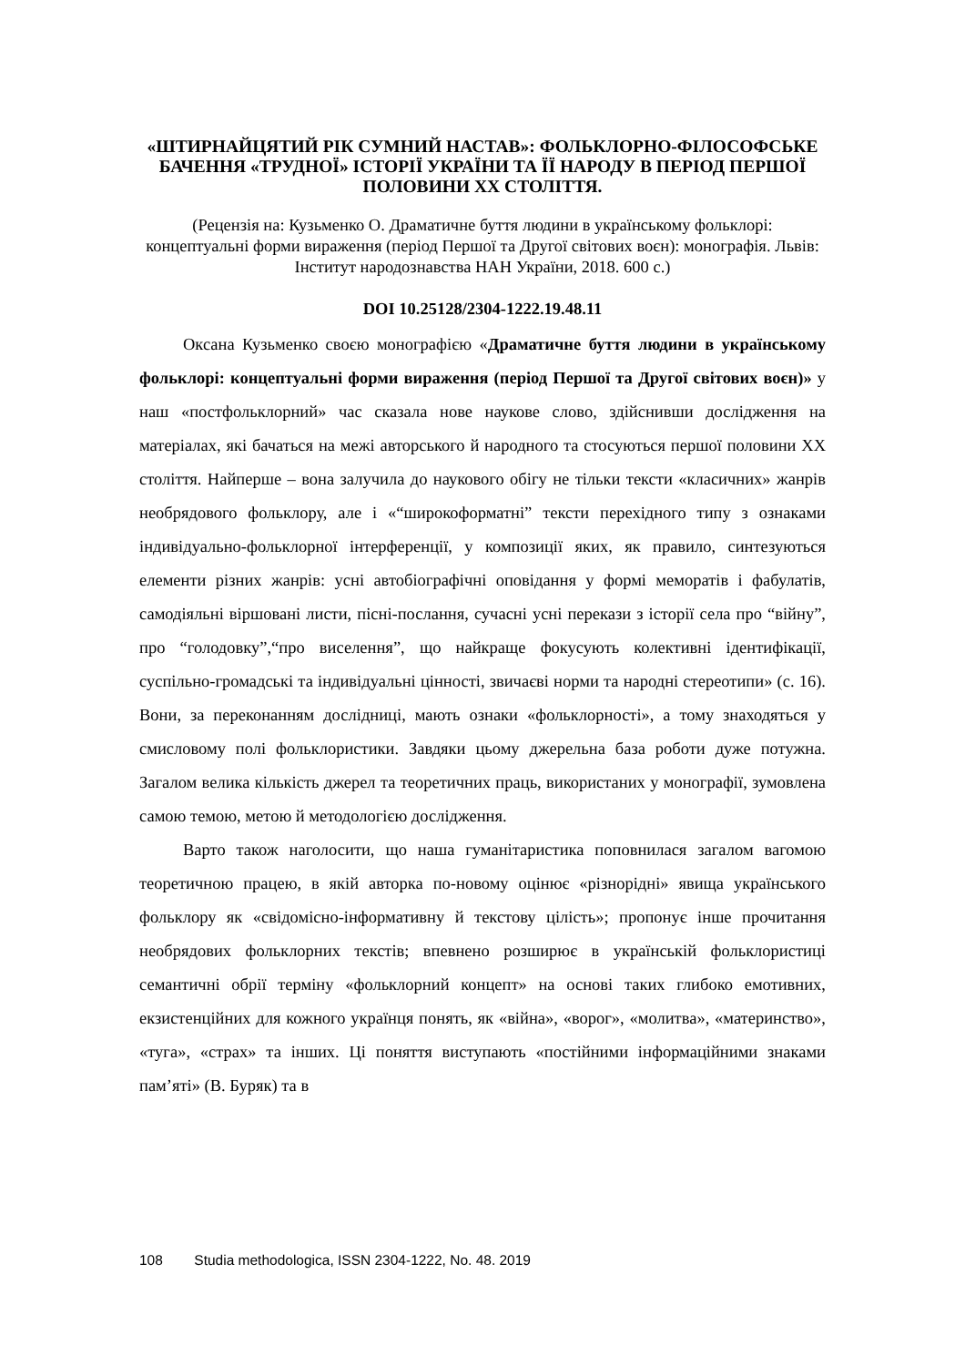«ШТИРНАЙЦЯТИЙ РІК СУМНИЙ НАСТАВ»: ФОЛЬКЛОРНО-ФІЛОСОФСЬКЕ БАЧЕННЯ «ТРУДНОЇ» ІСТОРІЇ УКРАЇНИ ТА ЇЇ НАРОДУ В ПЕРІОД ПЕРШОЇ ПОЛОВИНИ ХХ СТОЛІТТЯ.
(Рецензія на: Кузьменко О. Драматичне буття людини в українському фольклорі: концептуальні форми вираження (період Першої та Другої світових воєн): монографія. Львів: Інститут народознавства НАН України, 2018. 600 с.)
DOI 10.25128/2304-1222.19.48.11
Оксана Кузьменко своєю монографією «Драматичне буття людини в українському фольклорі: концептуальні форми вираження (період Першої та Другої світових воєн)» у наш «постфольклорний» час сказала нове наукове слово, здійснивши дослідження на матеріалах, які бачаться на межі авторського й народного та стосуються першої половини ХХ століття. Найперше – вона залучила до наукового обігу не тільки тексти «класичних» жанрів необрядового фольклору, але і «“широкоформатні” тексти перехідного типу з ознаками індивідуально-фольклорної інтерференції, у композиції яких, як правило, синтезуються елементи різних жанрів: усні автобіографічні оповідання у формі меморатів і фабулатів, самодіяльні віршовані листи, пісні-послання, сучасні усні перекази з історії села про “війну”, про “голодовку”,“про виселення”, що найкраще фокусують колективні ідентифікації, суспільно-громадські та індивідуальні цінності, звичаєві норми та народні стереотипи» (с. 16). Вони, за переконанням дослідниці, мають ознаки «фольклорності», а тому знаходяться у смисловому полі фольклористики. Завдяки цьому джерельна база роботи дуже потужна. Загалом велика кількість джерел та теоретичних праць, використаних у монографії, зумовлена самою темою, метою й методологією дослідження.
Варто також наголосити, що наша гуманітаристика поповнилася загалом вагомою теоретичною працею, в якій авторка по-новому оцінює «різнорідні» явища українського фольклору як «свідомісно-інформативну й текстову цілість»; пропонує інше прочитання необрядових фольклорних текстів; впевнено розширює в українській фольклористиці семантичні обрії терміну «фольклорний концепт» на основі таких глибоко емотивних, екзистенційних для кожного українця понять, як «війна», «ворог», «молитва», «материнство», «туга», «страх» та інших. Ці поняття виступають «постійними інформаційними знаками пам’яті» (В. Буряк) та в
108 Studia methodologica, ISSN 2304-1222, No. 48. 2019